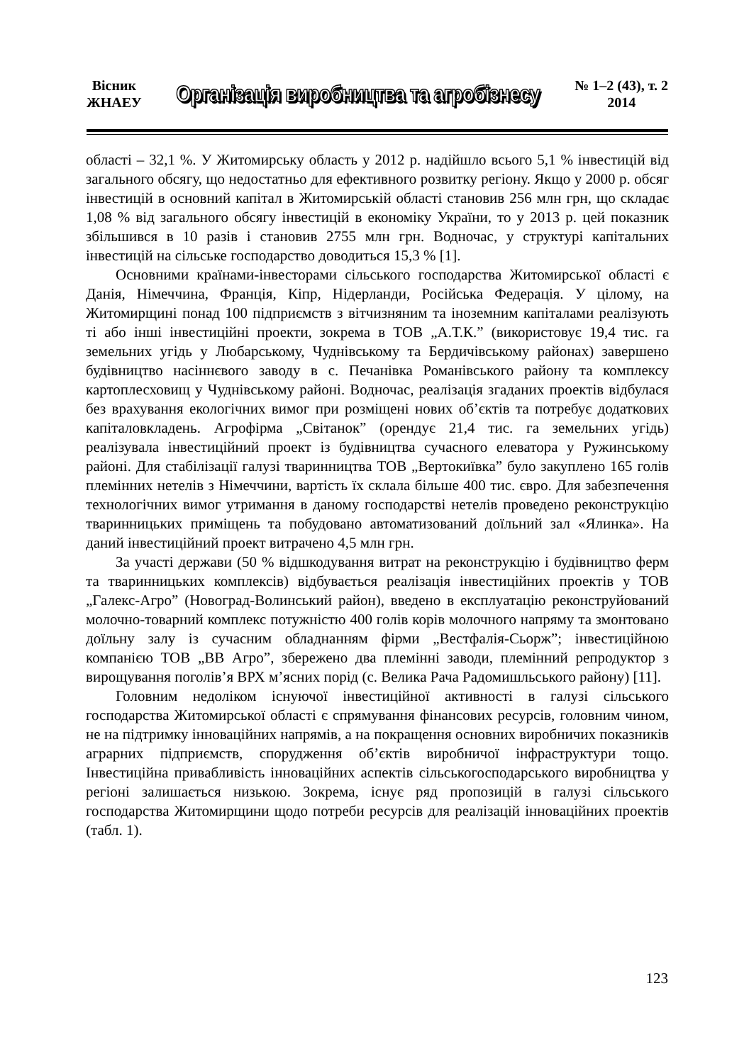Вісник
ЖНАЕУ
Організація виробництва та агробізнесу
№ 1–2 (43), т. 2
2014
області – 32,1 %. У Житомирську область у 2012 р. надійшло всього 5,1 % інвестицій від загального обсягу, що недостатньо для ефективного розвитку регіону. Якщо у 2000 р. обсяг інвестицій в основний капітал в Житомирській області становив 256 млн грн, що складає 1,08 % від загального обсягу інвестицій в економіку України, то у 2013 р. цей показник збільшився в 10 разів і становив 2755 млн грн. Водночас, у структурі капітальних інвестицій на сільське господарство доводиться 15,3 % [1].
Основними країнами-інвесторами сільського господарства Житомирської області є Данія, Німеччина, Франція, Кіпр, Нідерланди, Російська Федерація. У цілому, на Житомирщині понад 100 підприємств з вітчизняним та іноземним капіталами реалізують ті або інші інвестиційні проекти, зокрема в ТОВ „А.Т.К.” (використовує 19,4 тис. га земельних угідь у Любарському, Чуднівському та Бердичівському районах) завершено будівництво насіннєвого заводу в с. Печанівка Романівського району та комплексу картоплесховищ у Чуднівському районі. Водночас, реалізація згаданих проектів відбулася без врахування екологічних вимог при розміщені нових об’єктів та потребує додаткових капіталовкладень. Агрофірма „Світанок” (орендує 21,4 тис. га земельних угідь) реалізувала інвестиційний проект із будівництва сучасного елеватора у Ружинському районі. Для стабілізації галузі тваринництва ТОВ „Вертокиївка” було закуплено 165 голів племінних нетелів з Німеччини, вартість їх склала більше 400 тис. євро. Для забезпечення технологічних вимог утримання в даному господарстві нетелів проведено реконструкцію тваринницьких приміщень та побудовано автоматизований доїльний зал «Ялинка». На даний інвестиційний проект витрачено 4,5 млн грн.
За участі держави (50 % відшкодування витрат на реконструкцію і будівництво ферм та тваринницьких комплексів) відбувається реалізація інвестиційних проектів у ТОВ „Галекс-Агро” (Новоград-Волинський район), введено в експлуатацію реконструйований молочно-товарний комплекс потужністю 400 голів корів молочного напряму та змонтовано доїльну залу із сучасним обладнанням фірми „Вестфалія-Сьорж”; інвестиційною компанією ТОВ „ВВ Агро”, збережено два племінні заводи, племінний репродуктор з вирощування поголів’я ВРХ м’ясних порід (с. Велика Рача Радомишльського району) [11].
Головним недоліком існуючої інвестиційної активності в галузі сільського господарства Житомирської області є спрямування фінансових ресурсів, головним чином, не на підтримку інноваційних напрямів, а на покращення основних виробничих показників аграрних підприємств, спорудження об’єктів виробничої інфраструктури тощо. Інвестиційна привабливість інноваційних аспектів сільськогосподарського виробництва у регіоні залишається низькою. Зокрема, існує ряд пропозицій в галузі сільського господарства Житомирщини щодо потреби ресурсів для реалізацій інноваційних проектів (табл. 1).
123